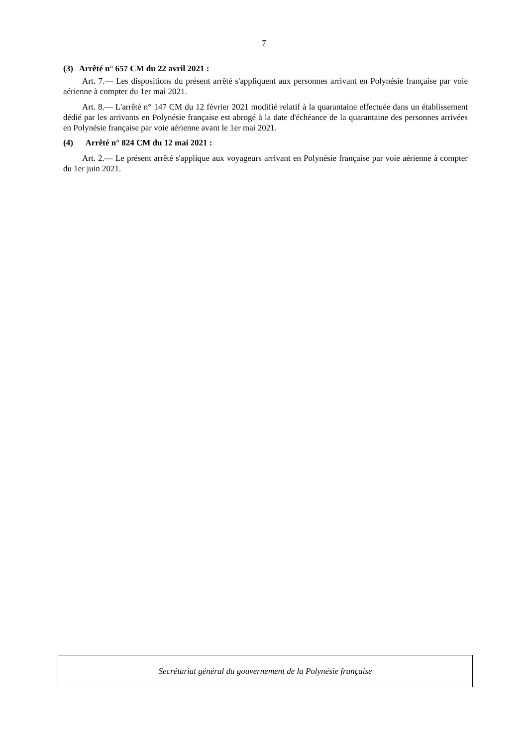7
(3) Arrêté n° 657 CM du 22 avril 2021 :
Art. 7.— Les dispositions du présent arrêté s'appliquent aux personnes arrivant en Polynésie française par voie aérienne à compter du 1er mai 2021.
Art. 8.— L'arrêté n° 147 CM du 12 février 2021 modifié relatif à la quarantaine effectuée dans un établissement dédié par les arrivants en Polynésie française est abrogé à la date d'échéance de la quarantaine des personnes arrivées en Polynésie française par voie aérienne avant le 1er mai 2021.
(4) Arrêté n° 824 CM du 12 mai 2021 :
Art. 2.— Le présent arrêté s'applique aux voyageurs arrivant en Polynésie française par voie aérienne à compter du 1er juin 2021.
Secrétariat général du gouvernement de la Polynésie française